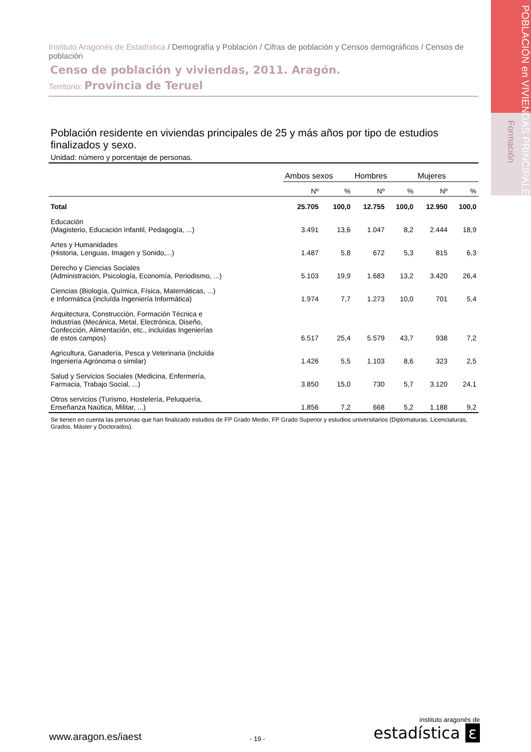POBLACIÓN en VIVIENDAS PRINCIPALES
Formación
Instituto Aragonés de Estadística / Demografía y Población / Cifras de población y Censos demográficos / Censos de población
Censo de población y viviendas, 2011. Aragón.
Territorio: Provincia de Teruel
Población residente en viviendas principales de 25 y más años por tipo de estudios finalizados y sexo.
Unidad: número y porcentaje de personas.
| | Ambos sexos | | Hombres | | Mujeres | |
| --- | --- | --- | --- | --- | --- | --- |
| | Nº | % | Nº | % | Nº | % |
| Total | 25.705 | 100,0 | 12.755 | 100,0 | 12.950 | 100,0 |
| Educación (Magisterio, Educación Infantil, Pedagogía, ...) | 3.491 | 13,6 | 1.047 | 8,2 | 2.444 | 18,9 |
| Artes y Humanidades (Historia, Lenguas, Imagen y Sonido,...) | 1.487 | 5,8 | 672 | 5,3 | 815 | 6,3 |
| Derecho y Ciencias Sociales (Administración, Psicología, Economía, Periodismo, ...) | 5.103 | 19,9 | 1.683 | 13,2 | 3.420 | 26,4 |
| Ciencias (Biología, Química, Física, Matemáticas, ...) e Informática (incluída Ingeniería Informática) | 1.974 | 7,7 | 1.273 | 10,0 | 701 | 5,4 |
| Arquitectura, Construcción, Formación Técnica e Industrias (Mecánica, Metal, Electrónica, Diseño, Confección, Alimentación, etc., incluídas Ingenierías de estos campos) | 6.517 | 25,4 | 5.579 | 43,7 | 938 | 7,2 |
| Agricultura, Ganadería, Pesca y Veterinaria (incluída Ingeniería Agrónoma o similar) | 1.426 | 5,5 | 1.103 | 8,6 | 323 | 2,5 |
| Salud y Servicios Sociales (Medicina, Enfermería, Farmacia, Trabajo Social, ...) | 3.850 | 15,0 | 730 | 5,7 | 3.120 | 24,1 |
| Otros servicios (Turismo, Hostelería, Peluquería, Enseñanza Naútica, Militar, ...) | 1.856 | 7,2 | 668 | 5,2 | 1.188 | 9,2 |
Se tienen en cuenta las personas que han finalizado estudios de FP Grado Medio, FP Grado Superior y estudios universitarios (Diplomaturas, Licenciaturas, Grados, Máster y Doctorados).
www.aragon.es/iaest
- 19 -
instituto aragonés de
estadística ε